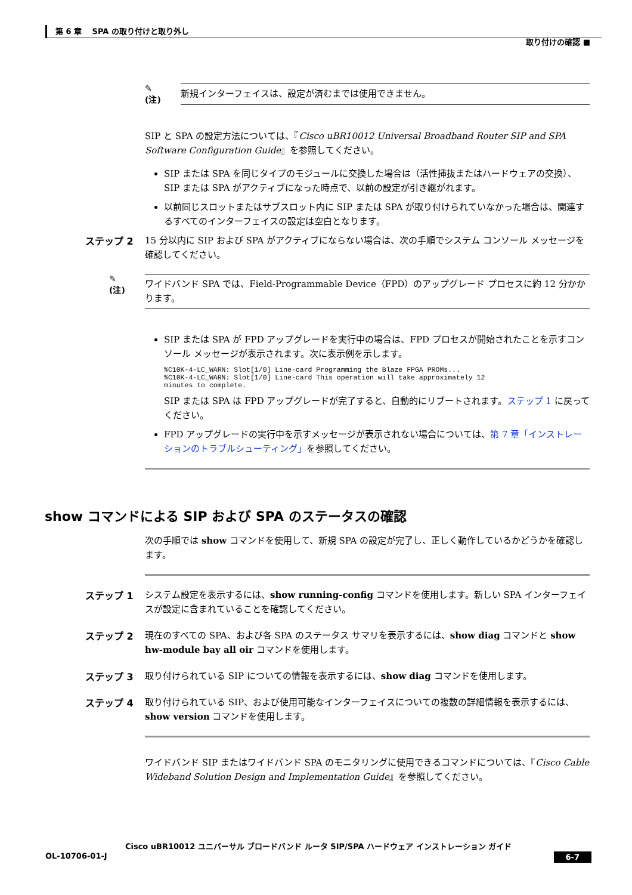第 6 章　 SPA の取り付けと取り外し
取り付けの確認 ■
✎
(注)
新規インターフェイスは、設定が済むまでは使用できません。
SIP と SPA の設定方法については、『Cisco uBR10012 Universal Broadband Router SIP and SPA Software Configuration Guide』を参照してください。
SIP または SPA を同じタイプのモジュールに交換した場合は（活性挿抜またはハードウェアの交換）、SIP または SPA がアクティブになった時点で、以前の設定が引き継がれます。
以前同じスロットまたはサブスロット内に SIP または SPA が取り付けられていなかった場合は、関連するすべてのインターフェイスの設定は空白となります。
ステップ 2 15 分以内に SIP および SPA がアクティブにならない場合は、次の手順でシステム コンソール メッセージを確認してください。
✎
(注)
ワイドバンド SPA では、Field-Programmable Device（FPD）のアップグレード プロセスに約 12 分かかります。
SIP または SPA が FPD アップグレードを実行中の場合は、FPD プロセスが開始されたことを示すコンソール メッセージが表示されます。次に表示例を示します。
%C10K-4-LC_WARN: Slot[1/0] Line-card Programming the Blaze FPGA PROMs...
%C10K-4-LC_WARN: Slot[1/0] Line-card This operation will take approximately 12
minutes to complete.
SIP または SPA は FPD アップグレードが完了すると、自動的にリブートされます。ステップ 1 に戻ってください。
FPD アップグレードの実行中を示すメッセージが表示されない場合については、第 7 章「インストレーションのトラブルシューティング」を参照してください。
show コマンドによる SIP および SPA のステータスの確認
次の手順では show コマンドを使用して、新規 SPA の設定が完了し、正しく動作しているかどうかを確認します。
ステップ 1 システム設定を表示するには、show running-config コマンドを使用します。新しい SPA インターフェイスが設定に含まれていることを確認してください。
ステップ 2 現在のすべての SPA、および各 SPA のステータス サマリを表示するには、show diag コマンドと show hw-module bay all oir コマンドを使用します。
ステップ 3 取り付けられている SIP についての情報を表示するには、show diag コマンドを使用します。
ステップ 4 取り付けられている SIP、および使用可能なインターフェイスについての複数の詳細情報を表示するには、show version コマンドを使用します。
ワイドバンド SIP またはワイドバンド SPA のモニタリングに使用できるコマンドについては、『Cisco Cable Wideband Solution Design and Implementation Guide』を参照してください。
Cisco uBR10012 ユニバーサル ブロードバンド ルータ SIP/SPA ハードウェア インストレーション ガイド
OL-10706-01-J 6-7